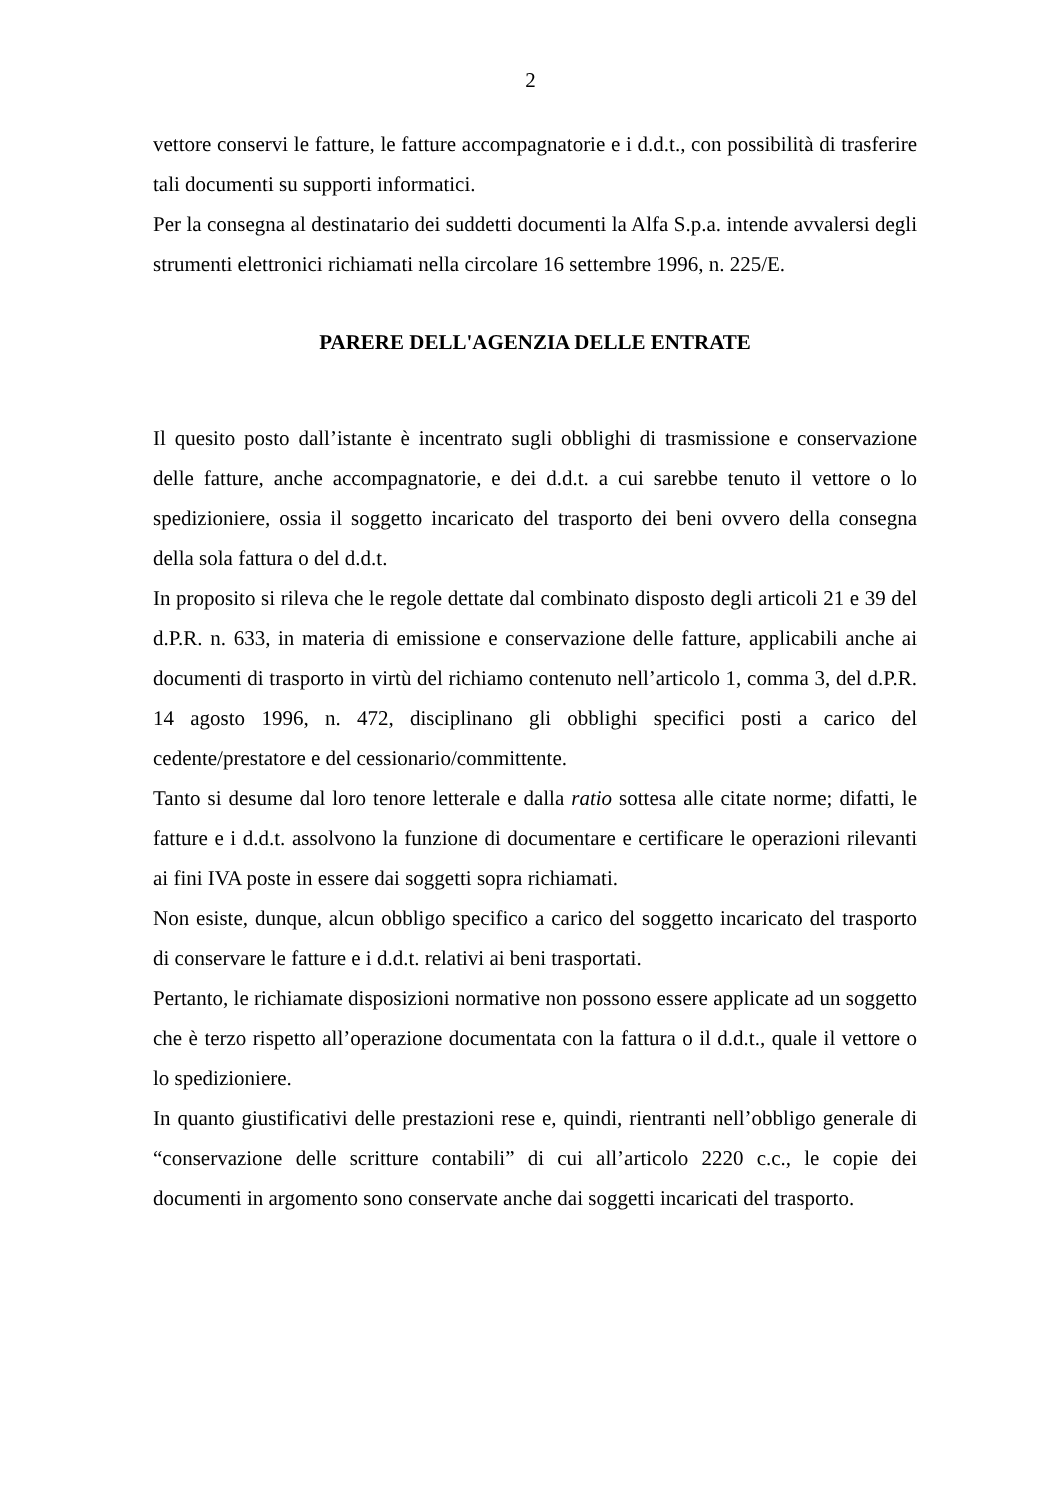2
vettore conservi le fatture, le fatture accompagnatorie e i d.d.t., con possibilità di trasferire tali documenti su supporti informatici.
Per la consegna al destinatario dei suddetti documenti la Alfa S.p.a. intende avvalersi degli strumenti elettronici richiamati nella circolare 16 settembre 1996, n. 225/E.
PARERE DELL'AGENZIA DELLE ENTRATE
Il quesito posto dall’istante è incentrato sugli obblighi di trasmissione e conservazione delle fatture, anche accompagnatorie, e dei d.d.t. a cui sarebbe tenuto il vettore o lo spedizioniere, ossia il soggetto incaricato del trasporto dei beni ovvero della consegna della sola fattura o del d.d.t.
In proposito si rileva che le regole dettate dal combinato disposto degli articoli 21 e 39 del d.P.R. n. 633, in materia di emissione e conservazione delle fatture, applicabili anche ai documenti di trasporto in virtù del richiamo contenuto nell’articolo 1, comma 3, del d.P.R. 14 agosto 1996, n. 472, disciplinano gli obblighi specifici posti a carico del cedente/prestatore e del cessionario/committente.
Tanto si desume dal loro tenore letterale e dalla ratio sottesa alle citate norme; difatti, le fatture e i d.d.t. assolvono la funzione di documentare e certificare le operazioni rilevanti ai fini IVA poste in essere dai soggetti sopra richiamati.
Non esiste, dunque, alcun obbligo specifico a carico del soggetto incaricato del trasporto di conservare le fatture e i d.d.t. relativi ai beni trasportati.
Pertanto, le richiamate disposizioni normative non possono essere applicate ad un soggetto che è terzo rispetto all’operazione documentata con la fattura o il d.d.t., quale il vettore o lo spedizioniere.
In quanto giustificativi delle prestazioni rese e, quindi, rientranti nell’obbligo generale di “conservazione delle scritture contabili” di cui all’articolo 2220 c.c., le copie dei documenti in argomento sono conservate anche dai soggetti incaricati del trasporto.